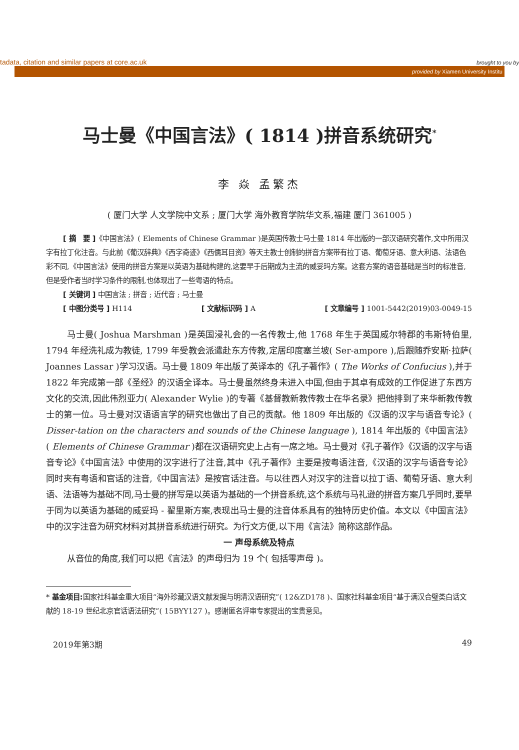tadata, citation and similar papers at core.ac.uk brought to you by
provided by Xiamen University Institu
马士曼《中国言法》( 1814 )拼音系统研究<sup>*</sup>
李 焱 孟繁杰
( 厦门大学 人文学院中文系 ; 厦门大学 海外教育学院华文系,福建 厦门 361005 )
[ 摘　要 ]《中国言法》( Elements of Chinese Grammar )是英国传教士马士曼 1814 年出版的一部汉语研究著作,文中所用汉字有拉丁化注音。与此前《葡汉辞典》《西字奇迹》《西儒耳目资》等天主教士创制的拼音方案带有拉丁语、葡萄牙语、意大利语、法语色彩不同,《中国言法》使用的拼音方案是以英语为基础构建的,这要早于后期成为主流的威妥玛方案。这套方案的语音基础是当时的标准音,但是受作者当时学习条件的限制,也体现出了一些粤语的特点。
[ 关键词 ] 中国言法 ; 拼音 ; 近代音 ; 马士曼
[ 中图分类号 ] H114 [ 文献标识码 ] A [ 文章编号 ] 1001-5442(2019)03-0049-15
马士曼( Joshua Marshman )是英国浸礼会的一名传教士,他 1768 年生于英国威尔特郡的韦斯特伯里, 1794 年经洗礼成为教徒, 1799 年受教会派遣赴东方传教,定居印度塞兰坡( Ser-ampore ),后跟随乔安斯·拉萨( Joannes Lassar )学习汉语。马士曼 1809 年出版了英译本的《孔子著作》( The Works of Confucius ),并于 1822 年完成第一部《圣经》的汉语全译本。马士曼虽然终身未进入中国,但由于其卓有成效的工作促进了东西方文化的交流,因此伟烈亚力( Alexander Wylie )的专著《基督教新教传教士在华名录》把他排到了来华新教传教士的第一位。马士曼对汉语语言学的研究也做出了自己的贡献。他 1809 年出版的《汉语的汉字与语音专论》( Disser-tation on the characters and sounds of the Chinese language ), 1814 年出版的《中国言法》( Elements of Chinese Grammar )都在汉语研究史上占有一席之地。马士曼对《孔子著作》《汉语的汉字与语音专论》《中国言法》中使用的汉字进行了注音,其中《孔子著作》主要是按粤语注音,《汉语的汉字与语音专论》同时夹有粤语和官话的注音,《中国言法》是按官话注音。与以往西人对汉字的注音以拉丁语、葡萄牙语、意大利语、法语等为基础不同,马士曼的拼写是以英语为基础的一个拼音系统,这个系统与马礼逊的拼音方案几乎同时,要早于同为以英语为基础的威妥玛 - 翟里斯方案,表现出马士曼的注音体系具有的独特历史价值。本文以《中国言法》中的汉字注音为研究材料对其拼音系统进行研究。为行文方便,以下用《言法》简称这部作品。
一 声母系统及特点
从音位的角度,我们可以把《言法》的声母归为 19 个( 包括零声母 )。
* 基金项目: 国家社科基金重大项目“海外珍藏汉语文献发掘与明清汉语研究”( 12&ZD178 )、国家社科基金项目“基于满汉合璧类白话文献的 18-19 世纪北京官话语法研究”( 15BYY127 )。感谢匿名评审专家提出的宝贵意见。
2019年第3期 49